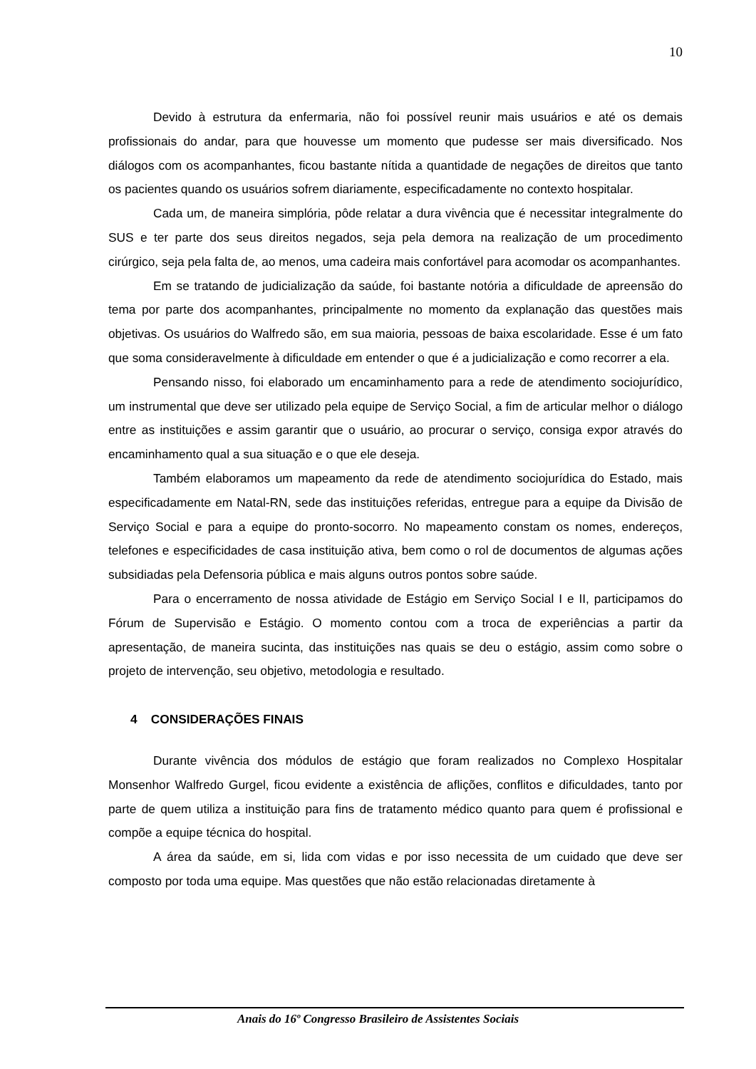10
Devido à estrutura da enfermaria, não foi possível reunir mais usuários e até os demais profissionais do andar, para que houvesse um momento que pudesse ser mais diversificado. Nos diálogos com os acompanhantes, ficou bastante nítida a quantidade de negações de direitos que tanto os pacientes quando os usuários sofrem diariamente, especificadamente no contexto hospitalar.
Cada um, de maneira simplória, pôde relatar a dura vivência que é necessitar integralmente do SUS e ter parte dos seus direitos negados, seja pela demora na realização de um procedimento cirúrgico, seja pela falta de, ao menos, uma cadeira mais confortável para acomodar os acompanhantes.
Em se tratando de judicialização da saúde, foi bastante notória a dificuldade de apreensão do tema por parte dos acompanhantes, principalmente no momento da explanação das questões mais objetivas. Os usuários do Walfredo são, em sua maioria, pessoas de baixa escolaridade. Esse é um fato que soma consideravelmente à dificuldade em entender o que é a judicialização e como recorrer a ela.
Pensando nisso, foi elaborado um encaminhamento para a rede de atendimento sociojurídico, um instrumental que deve ser utilizado pela equipe de Serviço Social, a fim de articular melhor o diálogo entre as instituições e assim garantir que o usuário, ao procurar o serviço, consiga expor através do encaminhamento qual a sua situação e o que ele deseja.
Também elaboramos um mapeamento da rede de atendimento sociojurídica do Estado, mais especificadamente em Natal-RN, sede das instituições referidas, entregue para a equipe da Divisão de Serviço Social e para a equipe do pronto-socorro. No mapeamento constam os nomes, endereços, telefones e especificidades de casa instituição ativa, bem como o rol de documentos de algumas ações subsidiadas pela Defensoria pública e mais alguns outros pontos sobre saúde.
Para o encerramento de nossa atividade de Estágio em Serviço Social I e II, participamos do Fórum de Supervisão e Estágio. O momento contou com a troca de experiências a partir da apresentação, de maneira sucinta, das instituições nas quais se deu o estágio, assim como sobre o projeto de intervenção, seu objetivo, metodologia e resultado.
4 CONSIDERAÇÕES FINAIS
Durante vivência dos módulos de estágio que foram realizados no Complexo Hospitalar Monsenhor Walfredo Gurgel, ficou evidente a existência de aflições, conflitos e dificuldades, tanto por parte de quem utiliza a instituição para fins de tratamento médico quanto para quem é profissional e compõe a equipe técnica do hospital.
A área da saúde, em si, lida com vidas e por isso necessita de um cuidado que deve ser composto por toda uma equipe. Mas questões que não estão relacionadas diretamente à
Anais do 16º Congresso Brasileiro de Assistentes Sociais